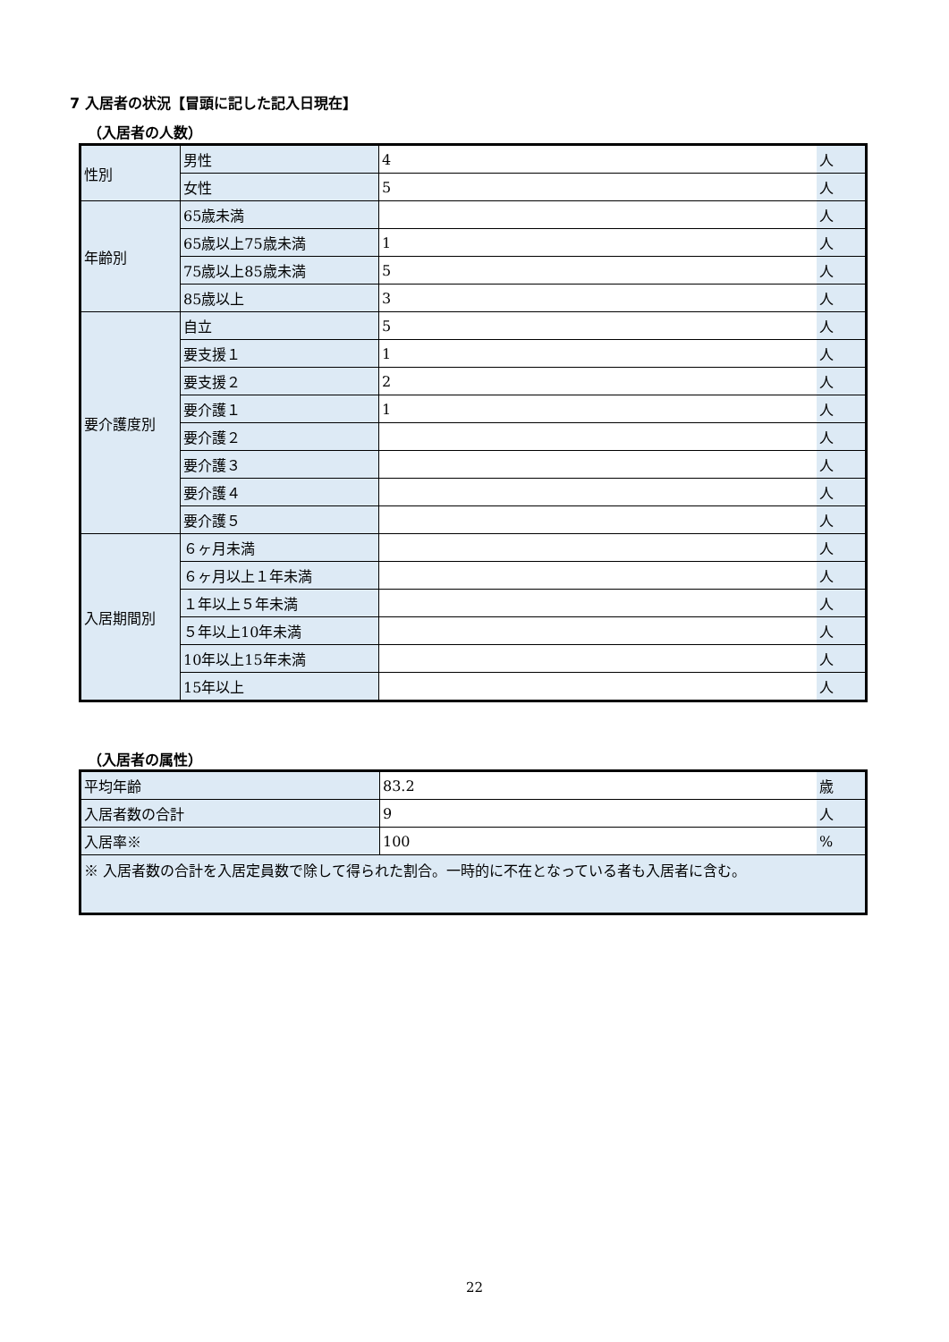7 入居者の状況【冒頭に記した記入日現在】
（入居者の人数）
| 性別 | 男性 | 4 | 人 |
| | 女性 | 5 | 人 |
| 年齢別 | 65歳未満 | | 人 |
| | 65歳以上75歳未満 | 1 | 人 |
| | 75歳以上85歳未満 | 5 | 人 |
| | 85歳以上 | 3 | 人 |
| 要介護度別 | 自立 | 5 | 人 |
| | 要支援１ | 1 | 人 |
| | 要支援２ | 2 | 人 |
| | 要介護１ | 1 | 人 |
| | 要介護２ | | 人 |
| | 要介護３ | | 人 |
| | 要介護４ | | 人 |
| | 要介護５ | | 人 |
| 入居期間別 | ６ヶ月未満 | | 人 |
| | ６ヶ月以上１年未満 | | 人 |
| | １年以上５年未満 | | 人 |
| | ５年以上10年未満 | | 人 |
| | 10年以上15年未満 | | 人 |
| | 15年以上 | | 人 |
（入居者の属性）
| 平均年齢 | 83.2 | 歳 |
| 入居者数の合計 | 9 | 人 |
| 入居率※ | 100 | % |
| ※ 入居者数の合計を入居定員数で除して得られた割合。一時的に不在となっている者も入居者に含む。 | | |
22